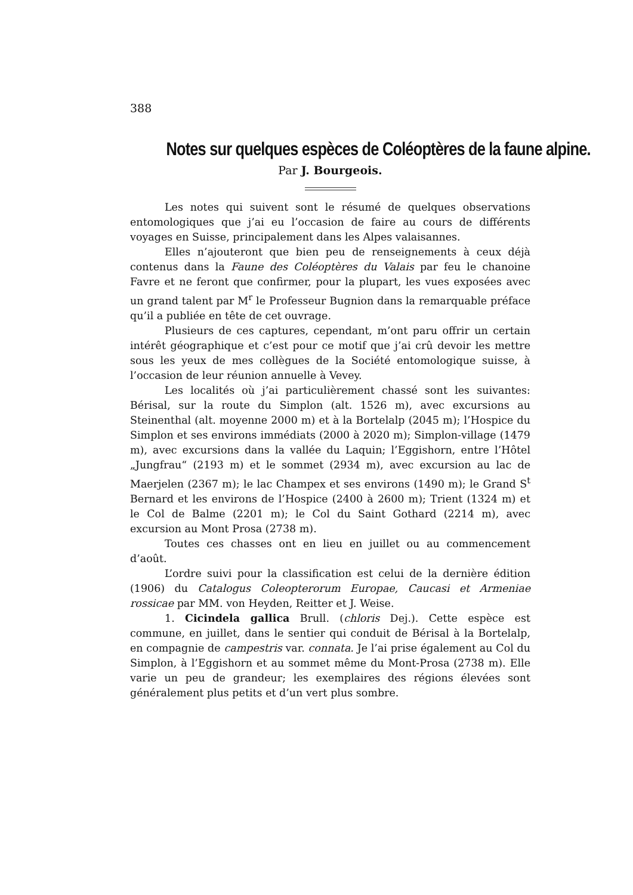388
Notes sur quelques espèces de Coléoptères de la faune alpine.
Par J. Bourgeois.
Les notes qui suivent sont le résumé de quelques observations entomologiques que j’ai eu l’occasion de faire au cours de différents voyages en Suisse, principalement dans les Alpes valaisannes.
Elles n’ajouteront que bien peu de renseignements à ceux déjà contenus dans la Faune des Coléoptères du Valais par feu le chanoine Favre et ne feront que confirmer, pour la plupart, les vues exposées avec un grand talent par M<sup>r</sup> le Professeur Bugnion dans la remarquable préface qu’il a publiée en tête de cet ouvrage.
Plusieurs de ces captures, cependant, m’ont paru offrir un certain intérêt géographique et c’est pour ce motif que j’ai crû devoir les mettre sous les yeux de mes collègues de la Société entomologique suisse, à l’occasion de leur réunion annuelle à Vevey.
Les localités où j’ai particulièrement chassé sont les suivantes: Bérisal, sur la route du Simplon (alt. 1526 m), avec excursions au Steinenthal (alt. moyenne 2000 m) et à la Bortelalp (2045 m); l’Hospice du Simplon et ses environs immédiats (2000 à 2020 m); Simplon-village (1479 m), avec excursions dans la vallée du Laquin; l’Eggishorn, entre l’Hôtel „Jungfrau“ (2193 m) et le sommet (2934 m), avec excursion au lac de Maerjelen (2367 m); le lac Champex et ses environs (1490 m); le Grand S<sup>t</sup> Bernard et les environs de l’Hospice (2400 à 2600 m); Trient (1324 m) et le Col de Balme (2201 m); le Col du Saint Gothard (2214 m), avec excursion au Mont Prosa (2738 m).
Toutes ces chasses ont en lieu en juillet ou au commencement d’août.
L’ordre suivi pour la classification est celui de la dernière édition (1906) du Catalogus Coleopterorum Europae, Caucasi et Armeniae rossicae par MM. von Heyden, Reitter et J. Weise.
1. Cicindela gallica Brull. (chloris Dej.). Cette espèce est commune, en juillet, dans le sentier qui conduit de Bérisal à la Bortelalp, en compagnie de campestris var. connata. Je l’ai prise également au Col du Simplon, à l’Eggishorn et au sommet même du Mont-Prosa (2738 m). Elle varie un peu de grandeur; les exemplaires des régions élevées sont généralement plus petits et d’un vert plus sombre.